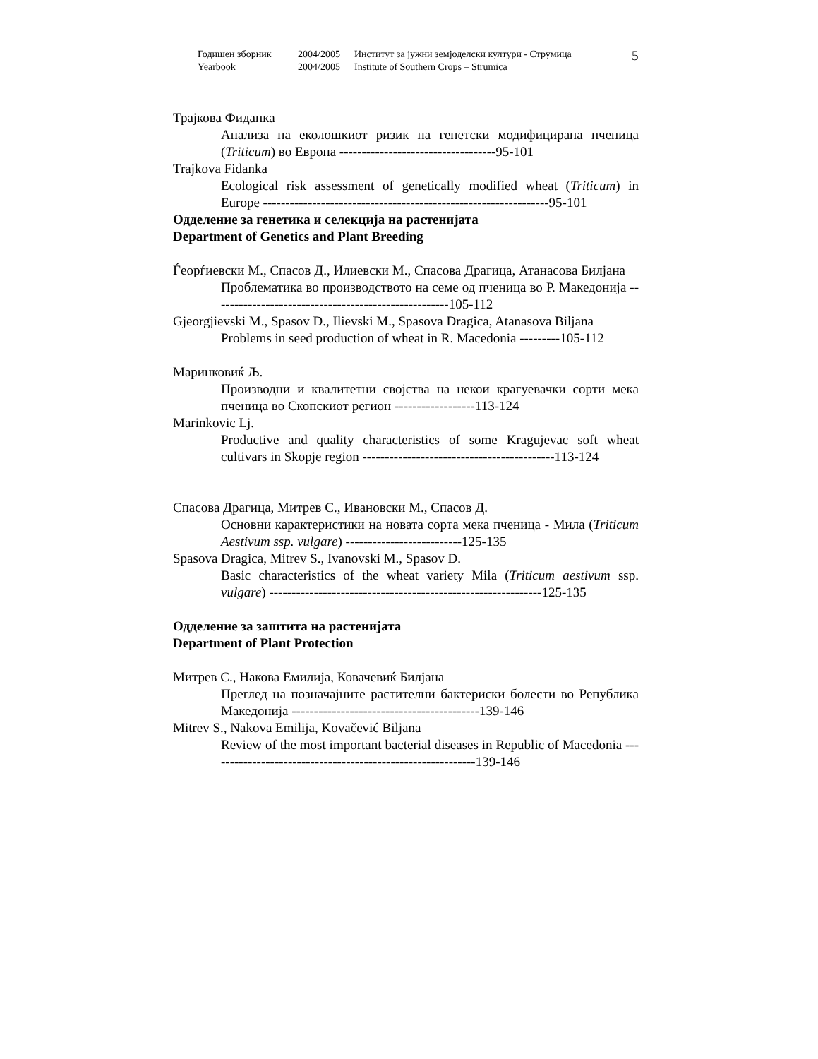Годишен зборник 2004/2005 Институт за јужни земјоделски култури - Струмица
Yearbook 2004/2005 Institute of Southern Crops – Strumica
5
Трајкова Фиданка
Анализа на еколошкиот ризик на генетски модифицирана пченица (Triticum) во Европа -----------------------------------95-101
Trajkova Fidanka
Ecological risk assessment of genetically modified wheat (Triticum) in Europe ----------------------------------------------------------------95-101
Одделение за генетика и селекција на растенијата
Department of Genetics and Plant Breeding
Ѓеорѓиевски М., Спасов Д., Илиевски М., Спасова Драгица, Атанасова Билјана
Проблематика во производството на семе од пченица во Р. Македонија -----------------------------------------------------105-112
Gjeorgjievski M., Spasov D., Ilievski M., Spasova Dragica, Atanasova Biljana
Problems in seed production of wheat in R. Macedonia ---------105-112
Маринковиќ Љ.
Производни и квалитетни својства на некои крагуевачки сорти мека пченица во Скопскиот регион ------------------113-124
Marinkovic Lj.
Productive and quality characteristics of some Kragujevac soft wheat cultivars in Skopje region -------------------------------------------113-124
Спасова Драгица, Митрев С., Ивановски М., Спасов Д.
Основни карактеристики на новата сорта мека пченица - Мила (Triticum Aestivum ssp. vulgare) --------------------------125-135
Spasova Dragica, Mitrev S., Ivanovski M., Spasov D.
Basic characteristics of the wheat variety Mila (Triticum aestivum ssp. vulgare) -------------------------------------------------------------125-135
Одделение за заштита на растенијата
Department of Plant Protection
Митрев С., Накова Емилија, Ковачевиќ Билјана
Преглед на позначајните растителни бактериски болести во Република Македонија ------------------------------------------139-146
Mitrev S., Nakova Emilija, Kovačević Biljana
Review of the most important bacterial diseases in Republic of Macedonia ------------------------------------------------------------139-146